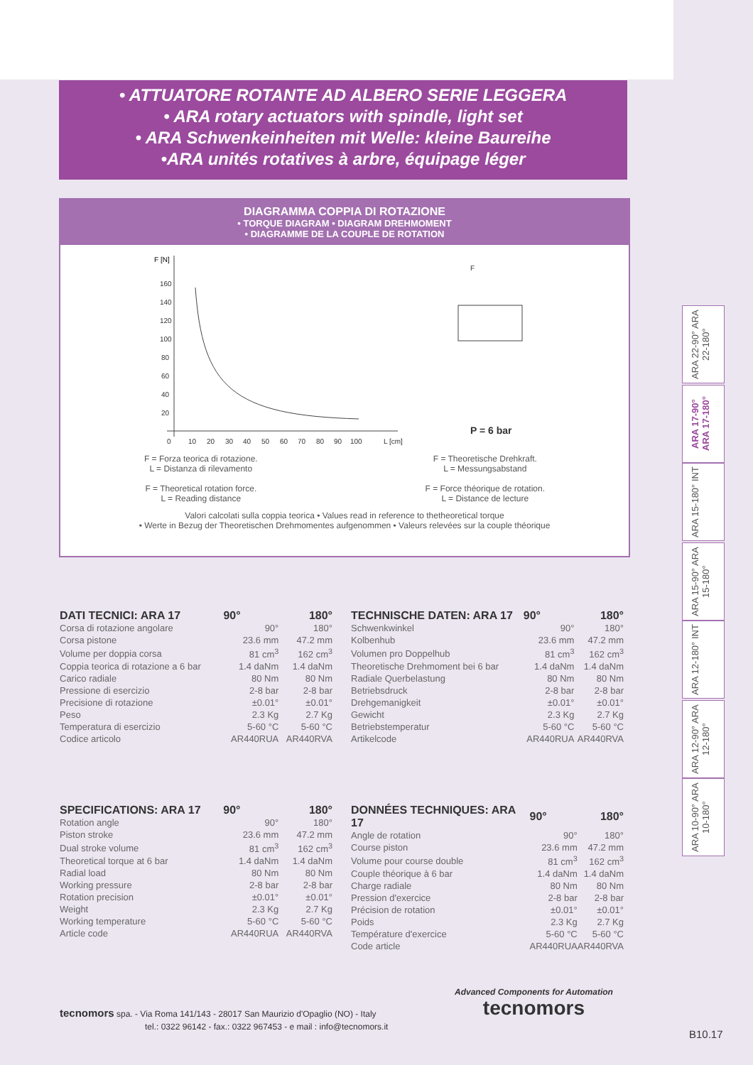• ATTUATORE ROTANTE AD ALBERO SERIE LEGGERA
• ARA rotary actuators with spindle, light set
• ARA Schwenkeinheiten mit Welle: kleine Baureihe
•ARA unités rotatives à arbre, équipage léger
DIAGRAMMA COPPIA DI ROTAZIONE
• TORQUE DIAGRAM • DIAGRAM DREHMOMENT
• DIAGRAMME DE LA COUPLE DE ROTATION
F [N]
160
140
120
100
80
60
40
20
0
10
20
30
40
50
60
70
80
90
100
L [cm]
F
P = 6 bar
F = Forza teorica di rotazione.
L = Distanza di rilevamento
F = Theoretical rotation force.
L = Reading distance
F = Theoretische Drehkraft.
L = Messungsabstand
F = Force théorique de rotation.
L = Distance de lecture
Valori calcolati sulla coppia teorica • Values read in reference to thetheoretical torque
• Werte in Bezug der Theoretischen Drehmomentes aufgenommen • Valeurs relevées sur la couple théorique
| DATI TECNICI: ARA 17 | 90° | 180° |
| --- | --- | --- |
| Corsa di rotazione angolare | 90° | 180° |
| Corsa pistone | 23.6 mm | 47.2 mm |
| Volume per doppia corsa | 81 cm<sup>3</sup> | 162 cm<sup>3</sup> |
| Coppia teorica di rotazione a 6 bar | 1.4 daNm | 1.4 daNm |
| Carico radiale | 80 Nm | 80 Nm |
| Pressione di esercizio | 2-8 bar | 2-8 bar |
| Precisione di rotazione | ±0.01° | ±0.01° |
| Peso | 2.3 Kg | 2.7 Kg |
| Temperatura di esercizio | 5-60 °C | 5-60 °C |
| Codice articolo | AR440RUA | AR440RVA |
| TECHNISCHE DATEN: ARA 17 | 90° | 180° |
| --- | --- | --- |
| Schwenkwinkel | 90° | 180° |
| Kolbenhub | 23.6 mm | 47.2 mm |
| Volumen pro Doppelhub | 81 cm<sup>3</sup> | 162 cm<sup>3</sup> |
| Theoretische Drehmoment bei 6 bar | 1.4 daNm | 1.4 daNm |
| Radiale Querbelastung | 80 Nm | 80 Nm |
| Betriebsdruck | 2-8 bar | 2-8 bar |
| Drehgemanigkeit | ±0.01° | ±0.01° |
| Gewicht | 2.3 Kg | 2.7 Kg |
| Betriebstemperatur | 5-60 °C | 5-60 °C |
| Artikelcode | AR440RUA | AR440RVA |
| SPECIFICATIONS: ARA 17 | 90° | 180° |
| --- | --- | --- |
| Rotation angle | 90° | 180° |
| Piston stroke | 23.6 mm | 47.2 mm |
| Dual stroke volume | 81 cm<sup>3</sup> | 162 cm<sup>3</sup> |
| Theoretical torque at 6 bar | 1.4 daNm | 1.4 daNm |
| Radial load | 80 Nm | 80 Nm |
| Working pressure | 2-8 bar | 2-8 bar |
| Rotation precision | ±0.01° | ±0.01° |
| Weight | 2.3 Kg | 2.7 Kg |
| Working temperature | 5-60 °C | 5-60 °C |
| Article code | AR440RUA | AR440RVA |
| DONNÉES TECHNIQUES: ARA 17 | 90° | 180° |
| --- | --- | --- |
| Angle de rotation | 90° | 180° |
| Course piston | 23.6 mm | 47.2 mm |
| Volume pour course double | 81 cm<sup>3</sup> | 162 cm<sup>3</sup> |
| Couple théorique à 6 bar | 1.4 daNm | 1.4 daNm |
| Charge radiale | 80 Nm | 80 Nm |
| Pression d'exercice | 2-8 bar | 2-8 bar |
| Précision de rotation | ±0.01° | ±0.01° |
| Poids | 2.3 Kg | 2.7 Kg |
| Température d'exercice | 5-60 °C | 5-60 °C |
| Code article | AR440RUA | AR440RVA |
ARA 22-90° ARA 22-180°
ARA 17-90° ARA 17-180°
ARA 15-180° INT
ARA 15-90° ARA 15-180°
ARA 12-180° INT
ARA 12-90° ARA 12-180°
ARA 10-90° ARA 10-180°
tecnomors spa. - Via Roma 141/143 - 28017 San Maurizio d'Opaglio (NO) - Italy
tel.: 0322 96142 - fax.: 0322 967453 - e mail : info@tecnomors.it
Advanced Components for Automation
tecnomors
B10.17